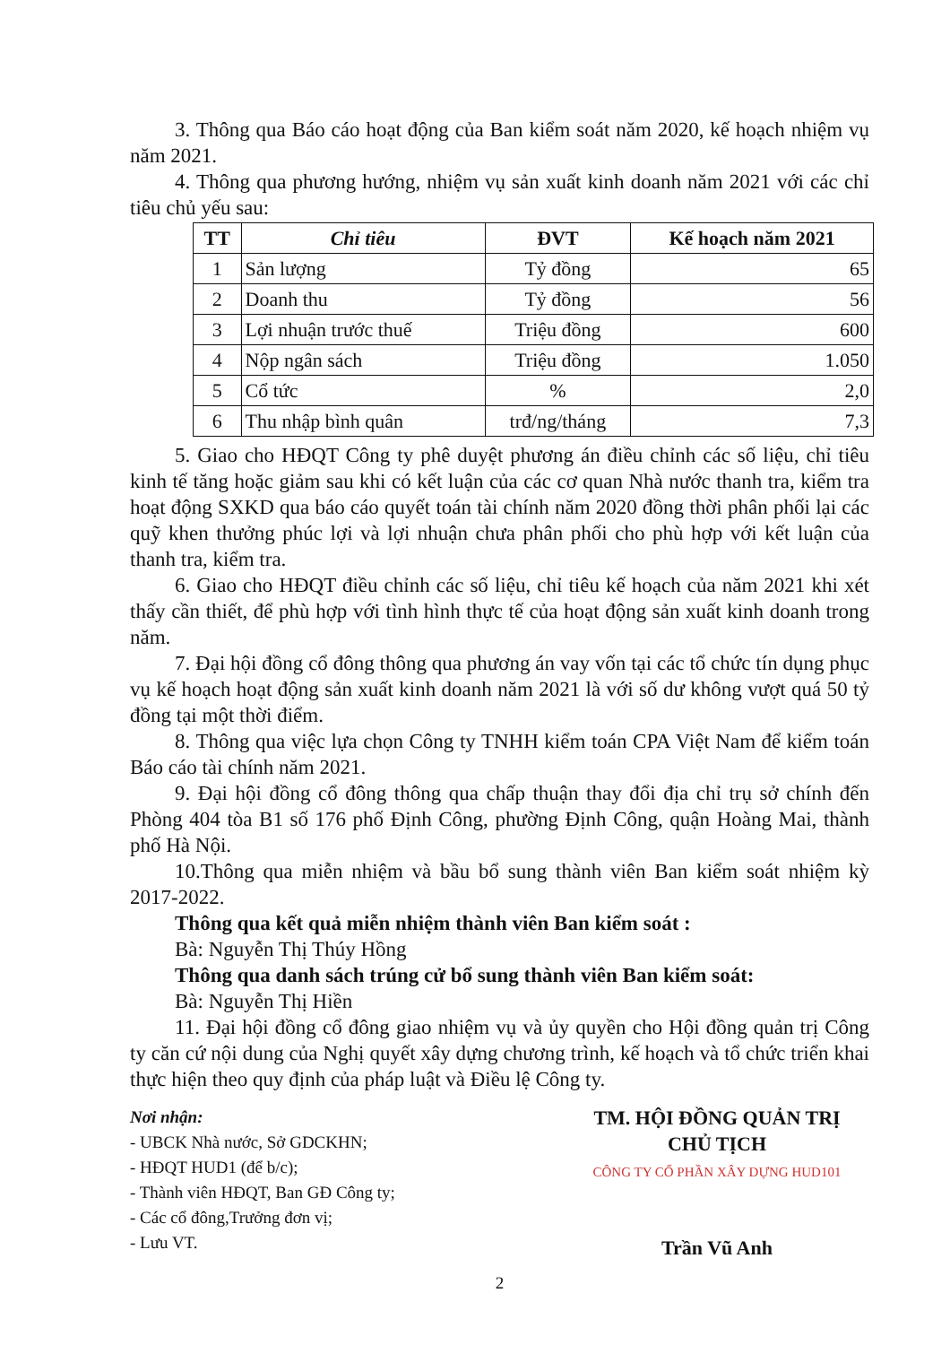3. Thông qua Báo cáo hoạt động của Ban kiểm soát năm 2020, kế hoạch nhiệm vụ năm 2021.
4. Thông qua phương hướng, nhiệm vụ sản xuất kinh doanh năm 2021 với các chỉ tiêu chủ yếu sau:
| TT | Chỉ tiêu | ĐVT | Kế hoạch năm 2021 |
| --- | --- | --- | --- |
| 1 | Sản lượng | Tỷ đồng | 65 |
| 2 | Doanh thu | Tỷ đồng | 56 |
| 3 | Lợi nhuận trước thuế | Triệu đồng | 600 |
| 4 | Nộp ngân sách | Triệu đồng | 1.050 |
| 5 | Cổ tức | % | 2,0 |
| 6 | Thu nhập bình quân | trđ/ng/tháng | 7,3 |
5. Giao cho HĐQT Công ty phê duyệt phương án điều chỉnh các số liệu, chỉ tiêu kinh tế tăng hoặc giảm sau khi có kết luận của các cơ quan Nhà nước thanh tra, kiểm tra hoạt động SXKD qua báo cáo quyết toán tài chính năm 2020 đồng thời phân phối lại các quỹ khen thưởng phúc lợi và lợi nhuận chưa phân phối cho phù hợp với kết luận của thanh tra, kiểm tra.
6. Giao cho HĐQT điều chỉnh các số liệu, chỉ tiêu kế hoạch của năm 2021 khi xét thấy cần thiết, để phù hợp với tình hình thực tế của hoạt động sản xuất kinh doanh trong năm.
7. Đại hội đồng cổ đông thông qua phương án vay vốn tại các tổ chức tín dụng phục vụ kế hoạch hoạt động sản xuất kinh doanh năm 2021 là với số dư không vượt quá 50 tỷ đồng tại một thời điểm.
8. Thông qua việc lựa chọn Công ty TNHH kiểm toán CPA Việt Nam để kiểm toán Báo cáo tài chính năm 2021.
9. Đại hội đồng cổ đông thông qua chấp thuận thay đổi địa chỉ trụ sở chính đến Phòng 404 tòa B1 số 176 phố Định Công, phường Định Công, quận Hoàng Mai, thành phố Hà Nội.
10.Thông qua miễn nhiệm và bầu bổ sung thành viên Ban kiểm soát nhiệm kỳ 2017-2022.
Thông qua kết quả miễn nhiệm thành viên Ban kiểm soát :
Bà: Nguyễn Thị Thúy Hồng
Thông qua danh sách trúng cử bổ sung thành viên Ban kiểm soát:
Bà: Nguyễn Thị Hiền
11. Đại hội đồng cổ đông giao nhiệm vụ và ủy quyền cho Hội đồng quản trị Công ty căn cứ nội dung của Nghị quyết xây dựng chương trình, kế hoạch và tổ chức triển khai thực hiện theo quy định của pháp luật và Điều lệ Công ty.
Nơi nhận:
- UBCK Nhà nước, Sở GDCKHN;
- HĐQT HUD1 (để b/c);
- Thành viên HĐQT, Ban GĐ Công ty;
- Các cổ đông,Trưởng đơn vị;
- Lưu VT.
TM. HỘI ĐỒNG QUẢN TRỊ
CHỦ TỊCH
CÔNG TY CỔ PHẦN XÂY DỰNG HUD101
Trần Vũ Anh
2